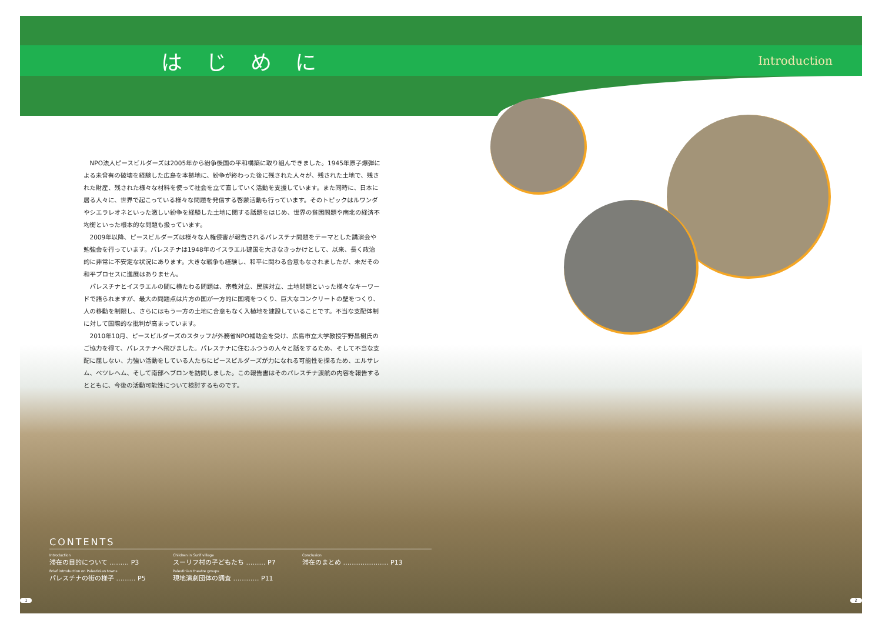はじめに
Introduction
NPO法人ピースビルダーズは2005年から紛争後国の平和構築に取り組んできました。1945年原子爆弾による未曾有の破壊を経験した広島を本拠地に、紛争が終わった後に残された人々が、残された土地で、残された財産、残された様々な材料を使って社会を立て直していく活動を支援しています。また同時に、日本に居る人々に、世界で起こっている様々な問題を発信する啓蒙活動も行っています。そのトピックはルワンダやシエラレオネといった激しい紛争を経験した土地に関する話題をはじめ、世界の貧困問題や南北の経済不均衡といった根本的な問題も扱っています。
2009年以降、ピースビルダーズは様々な人権侵害が報告されるパレスチナ問題をテーマとした講演会や勉強会を行っています。パレスチナは1948年のイスラエル建国を大きなきっかけとして、以来、長く政治的に非常に不安定な状況にあります。大きな戦争も経験し、和平に関わる合意もなされましたが、未だその和平プロセスに進展はありません。
パレスチナとイスラエルの間に横たわる問題は、宗教対立、民族対立、土地問題といった様々なキーワードで語られますが、最大の問題点は片方の国が一方的に国境をつくり、巨大なコンクリートの壁をつくり、人の移動を制限し、さらにはもう一方の土地に合意もなく入植地を建設していることです。不当な支配体制に対して国際的な批判が高まっています。
2010年10月、ピースビルダーズのスタッフが外務省NPO補助金を受け、広島市立大学教授宇野昌樹氏のご協力を得て、パレスチナへ飛びました。パレスチナに住むふつうの人々と話をするため、そして不当な支配に屈しない、力強い活動をしている人たちにピースビルダーズが力になれる可能性を探るため、エルサレム、ベツレヘム、そして南部ヘブロンを訪問しました。この報告書はそのパレスチナ渡航の内容を報告するとともに、今後の活動可能性について検討するものです。
CONTENTS
Introduction
滞在の目的について ……… P3
Children in Surif village
スーリフ村の子どもたち ……… P7
Conclusion
滞在のまとめ ………………… P13
Brief introduction on Palestinian towns
パレスチナの街の様子 ……… P5
Palestinian theatre groups
現地演劇団体の調査 ………… P11
1 2